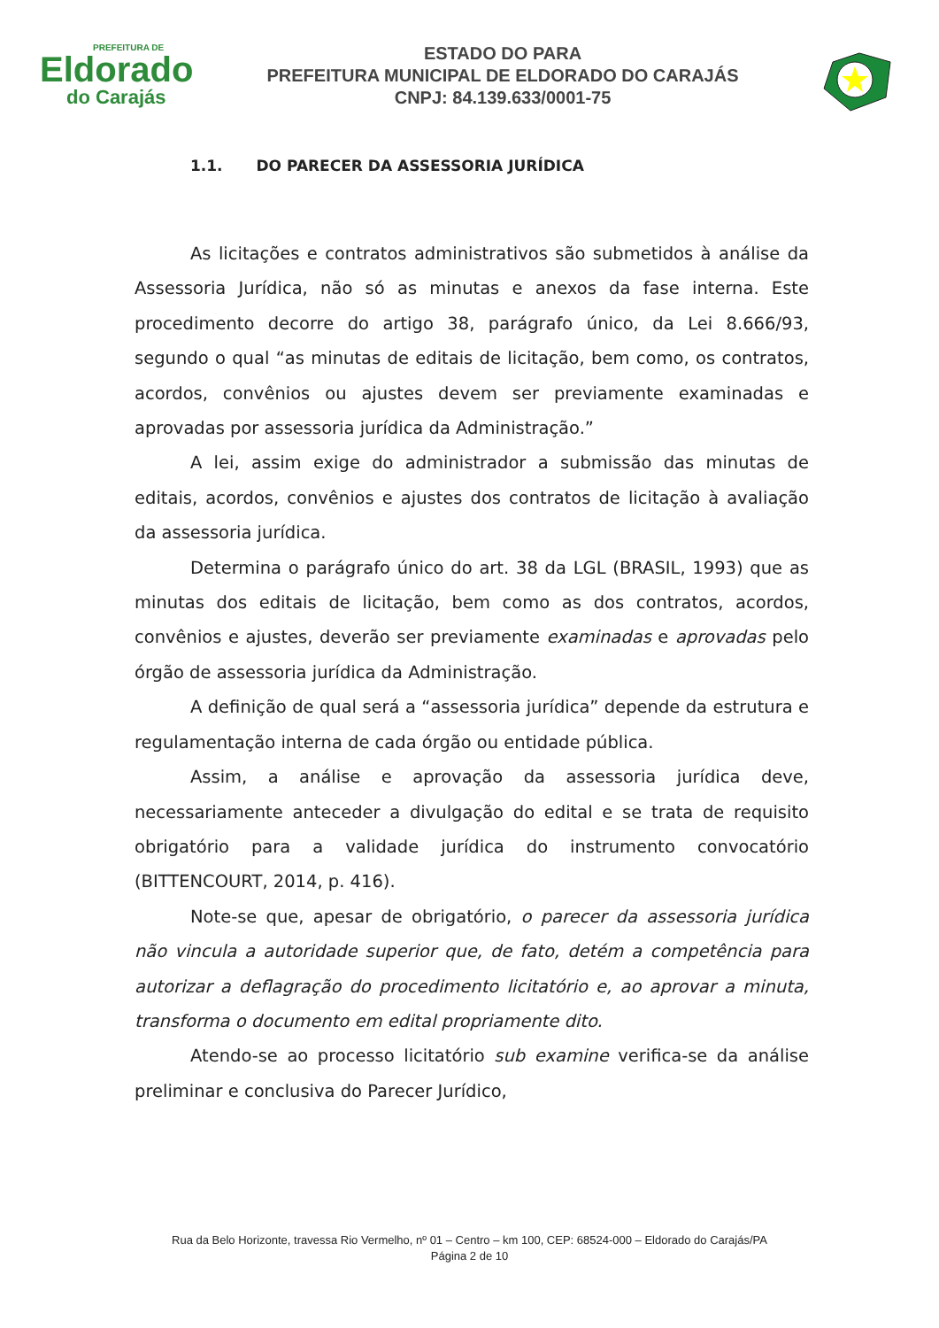PREFEITURA DE
Eldorado
do Carajás
ESTADO DO PARA
PREFEITURA MUNICIPAL DE ELDORADO DO CARAJÁS
CNPJ: 84.139.633/0001-75
1.1. DO PARECER DA ASSESSORIA JURÍDICA
As licitações e contratos administrativos são submetidos à análise da Assessoria Jurídica, não só as minutas e anexos da fase interna. Este procedimento decorre do artigo 38, parágrafo único, da Lei 8.666/93, segundo o qual “as minutas de editais de licitação, bem como, os contratos, acordos, convênios ou ajustes devem ser previamente examinadas e aprovadas por assessoria jurídica da Administração.”
A lei, assim exige do administrador a submissão das minutas de editais, acordos, convênios e ajustes dos contratos de licitação à avaliação da assessoria jurídica.
Determina o parágrafo único do art. 38 da LGL (BRASIL, 1993) que as minutas dos editais de licitação, bem como as dos contratos, acordos, convênios e ajustes, deverão ser previamente examinadas e aprovadas pelo órgão de assessoria jurídica da Administração.
A definição de qual será a “assessoria jurídica” depende da estrutura e regulamentação interna de cada órgão ou entidade pública.
Assim, a análise e aprovação da assessoria jurídica deve, necessariamente anteceder a divulgação do edital e se trata de requisito obrigatório para a validade jurídica do instrumento convocatório (BITTENCOURT, 2014, p. 416).
Note-se que, apesar de obrigatório, o parecer da assessoria jurídica não vincula a autoridade superior que, de fato, detém a competência para autorizar a deflagração do procedimento licitatório e, ao aprovar a minuta, transforma o documento em edital propriamente dito.
Atendo-se ao processo licitatório sub examine verifica-se da análise preliminar e conclusiva do Parecer Jurídico,
Rua da Belo Horizonte, travessa Rio Vermelho, nº 01 – Centro – km 100, CEP: 68524-000 – Eldorado do Carajás/PA
Página 2 de 10